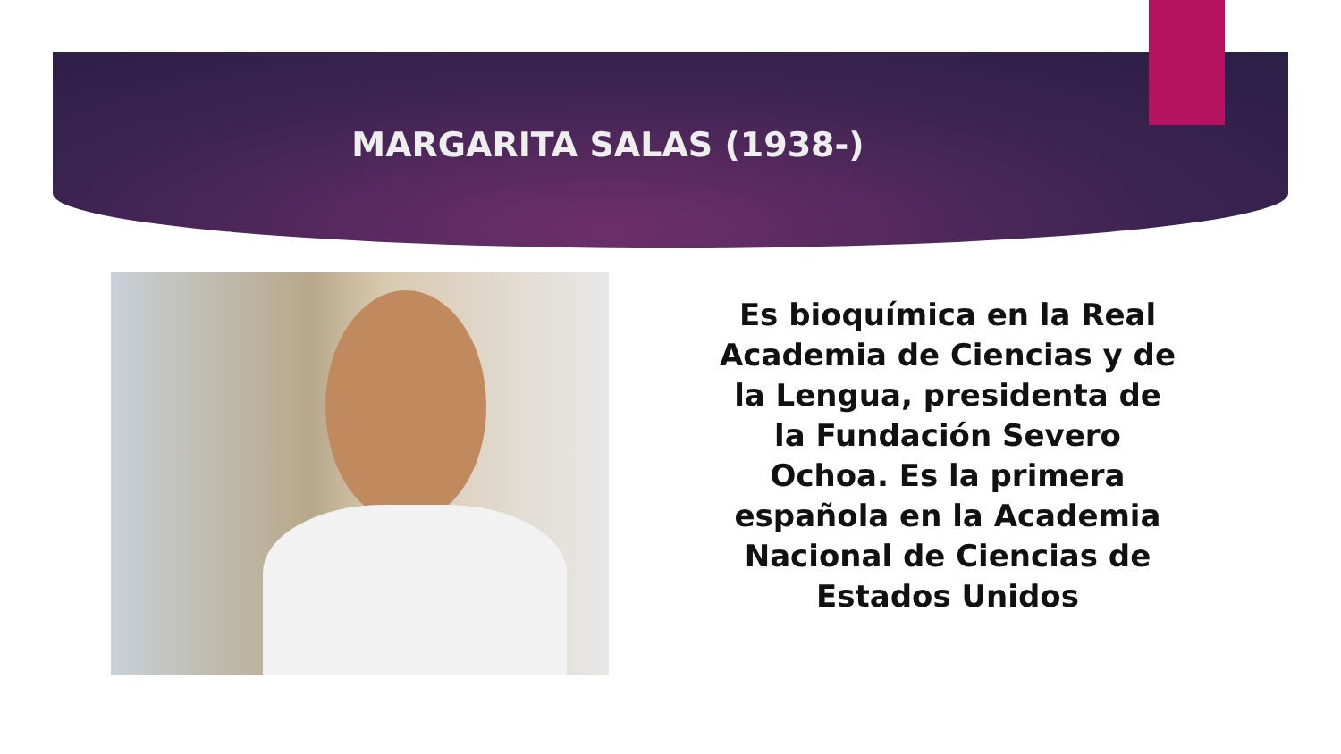MARGARITA SALAS (1938-)
Es bioquímica en la Real Academia de Ciencias y de la Lengua, presidenta de la Fundación Severo Ochoa. Es la primera española en la Academia Nacional de Ciencias de Estados Unidos